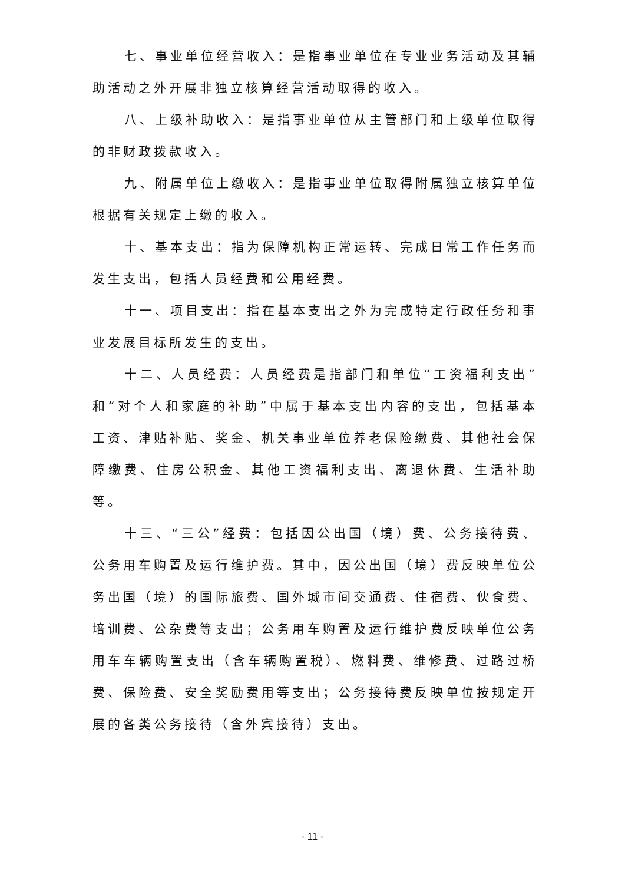七、事业单位经营收入：是指事业单位在专业业务活动及其辅助活动之外开展非独立核算经营活动取得的收入。
八、上级补助收入：是指事业单位从主管部门和上级单位取得的非财政拨款收入。
九、附属单位上缴收入：是指事业单位取得附属独立核算单位根据有关规定上缴的收入。
十、基本支出：指为保障机构正常运转、完成日常工作任务而发生支出，包括人员经费和公用经费。
十一、项目支出：指在基本支出之外为完成特定行政任务和事业发展目标所发生的支出。
十二、人员经费：人员经费是指部门和单位“工资福利支出”和“对个人和家庭的补助”中属于基本支出内容的支出，包括基本工资、津贴补贴、奖金、机关事业单位养老保险缴费、其他社会保障缴费、住房公积金、其他工资福利支出、离退休费、生活补助等。
十三、“三公”经费：包括因公出国（境）费、公务接待费、公务用车购置及运行维护费。其中，因公出国（境）费反映单位公务出国（境）的国际旅费、国外城市间交通费、住宿费、伙食费、培训费、公杂费等支出；公务用车购置及运行维护费反映单位公务用车车辆购置支出（含车辆购置税）、燃料费、维修费、过路过桥费、保险费、安全奖励费用等支出；公务接待费反映单位按规定开展的各类公务接待（含外宾接待）支出。
- 11 -